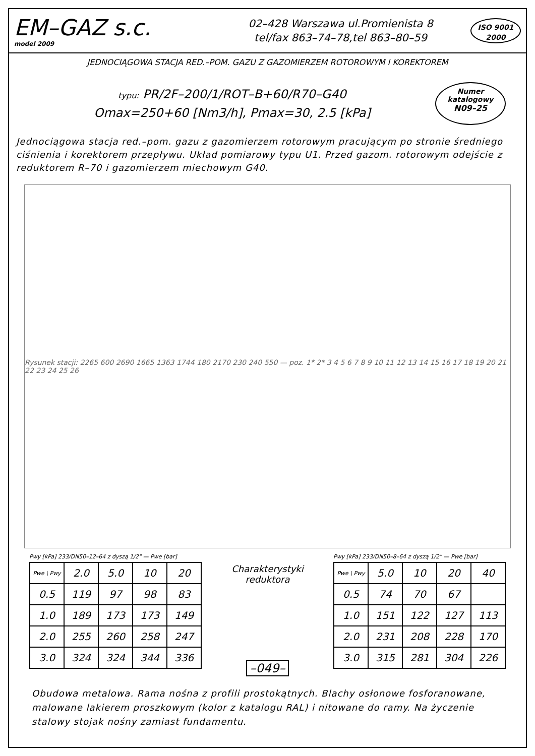EM–GAZ s.c.
model 2009
02–428 Warszawa ul.Promienista 8
tel/fax 863–74–78,tel 863–80–59
ISO 9001
2000
JEDNOCIĄGOWA STACJA RED.–POM. GAZU Z GAZOMIERZEM ROTOROWYM I KOREKTOREM
typu: PR/2F–200/1/ROT–B+60/R70–G40
Omax=250+60 [Nm3/h], Pmax=30, 2.5 [kPa]
Numer
katalogowy
N09–25
Jednociągowa stacja red.–pom. gazu z gazomierzem rotorowym pracującym po stronie średniego ciśnienia i korektorem przepływu. Układ pomiarowy typu U1. Przed gazom. rotorowym odejście z reduktorem R–70 i gazomierzem miechowym G40.
Rysunek stacji: 2265 600 2690 1665 1363 1744 180 2170 230 240 550 — poz. 1* 2* 3 4 5 6 7 8 9 10 11 12 13 14 15 16 17 18 19 20 21 22 23 24 25 26
Pwy [kPa] 233/DN50–12–64 z dyszą 1/2" — Pwe [bar]
| Pwe \ Pwy | 2.0 | 5.0 | 10 | 20 |
| --- | --- | --- | --- | --- |
| 0.5 | 119 | 97 | 98 | 83 |
| 1.0 | 189 | 173 | 173 | 149 |
| 2.0 | 255 | 260 | 258 | 247 |
| 3.0 | 324 | 324 | 344 | 336 |
Charakterystyki reduktora
–049–
Pwy [kPa] 233/DN50–8–64 z dyszą 1/2" — Pwe [bar]
| Pwe \ Pwy | 5.0 | 10 | 20 | 40 |
| --- | --- | --- | --- | --- |
| 0.5 | 74 | 70 | 67 | |
| 1.0 | 151 | 122 | 127 | 113 |
| 2.0 | 231 | 208 | 228 | 170 |
| 3.0 | 315 | 281 | 304 | 226 |
Obudowa metalowa. Rama nośna z profili prostokątnych. Blachy osłonowe fosforanowane, malowane lakierem proszkowym (kolor z katalogu RAL) i nitowane do ramy. Na życzenie stalowy stojak nośny zamiast fundamentu.